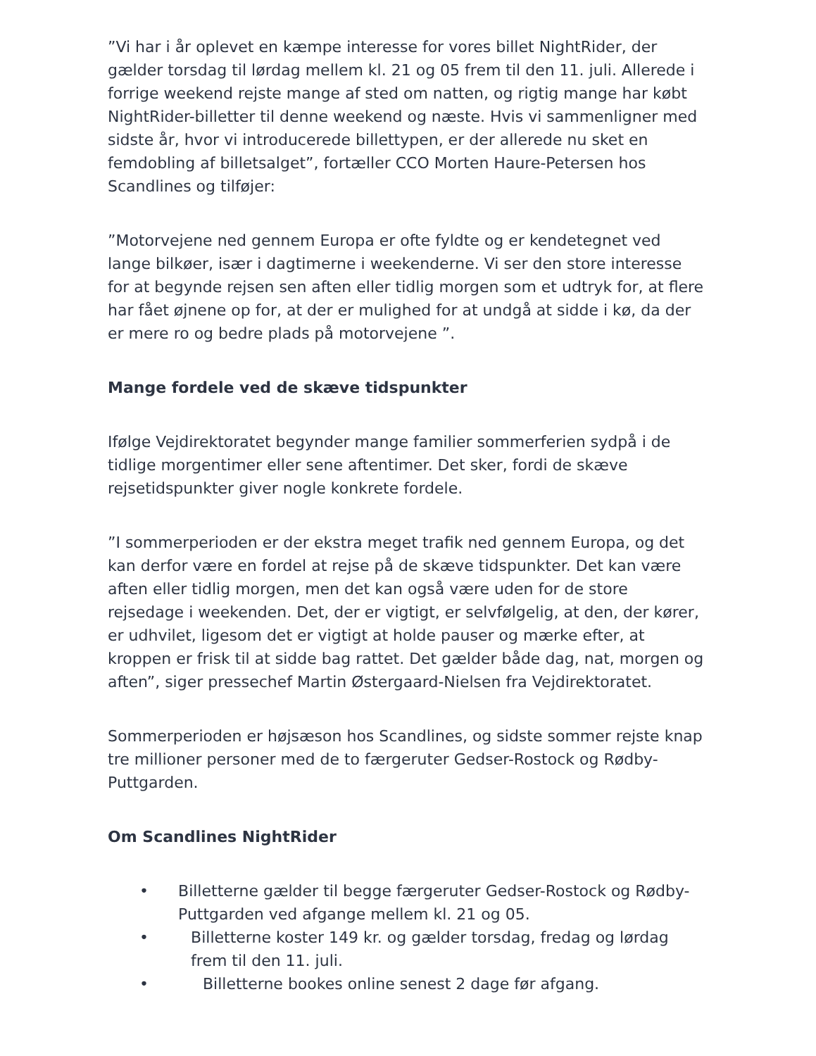”Vi har i år oplevet en kæmpe interesse for vores billet NightRider, der gælder torsdag til lørdag mellem kl. 21 og 05 frem til den 11. juli. Allerede i forrige weekend rejste mange af sted om natten, og rigtig mange har købt NightRider-billetter til denne weekend og næste. Hvis vi sammenligner med sidste år, hvor vi introducerede billettypen, er der allerede nu sket en femdobling af billetsalget”, fortæller CCO Morten Haure-Petersen hos Scandlines og tilføjer:
”Motorvejene ned gennem Europa er ofte fyldte og er kendetegnet ved lange bilkøer, især i dagtimerne i weekenderne. Vi ser den store interesse for at begynde rejsen sen aften eller tidlig morgen som et udtryk for, at flere har fået øjnene op for, at der er mulighed for at undgå at sidde i kø, da der er mere ro og bedre plads på motorvejene ”.
Mange fordele ved de skæve tidspunkter
Ifølge Vejdirektoratet begynder mange familier sommerferien sydpå i de tidlige morgentimer eller sene aftentimer. Det sker, fordi de skæve rejsetidspunkter giver nogle konkrete fordele.
”I sommerperioden er der ekstra meget trafik ned gennem Europa, og det kan derfor være en fordel at rejse på de skæve tidspunkter. Det kan være aften eller tidlig morgen, men det kan også være uden for de store rejsedage i weekenden. Det, der er vigtigt, er selvfølgelig, at den, der kører, er udhvilet, ligesom det er vigtigt at holde pauser og mærke efter, at kroppen er frisk til at sidde bag rattet. Det gælder både dag, nat, morgen og aften”, siger pressechef Martin Østergaard-Nielsen fra Vejdirektoratet.
Sommerperioden er højsæson hos Scandlines, og sidste sommer rejste knap tre millioner personer med de to færgeruter Gedser-Rostock og Rødby-Puttgarden.
Om Scandlines NightRider
• Billetterne gælder til begge færgeruter Gedser-Rostock og Rødby-Puttgarden ved afgange mellem kl. 21 og 05.
• Billetterne koster 149 kr. og gælder torsdag, fredag og lørdag frem til den 11. juli.
• Billetterne bookes online senest 2 dage før afgang.